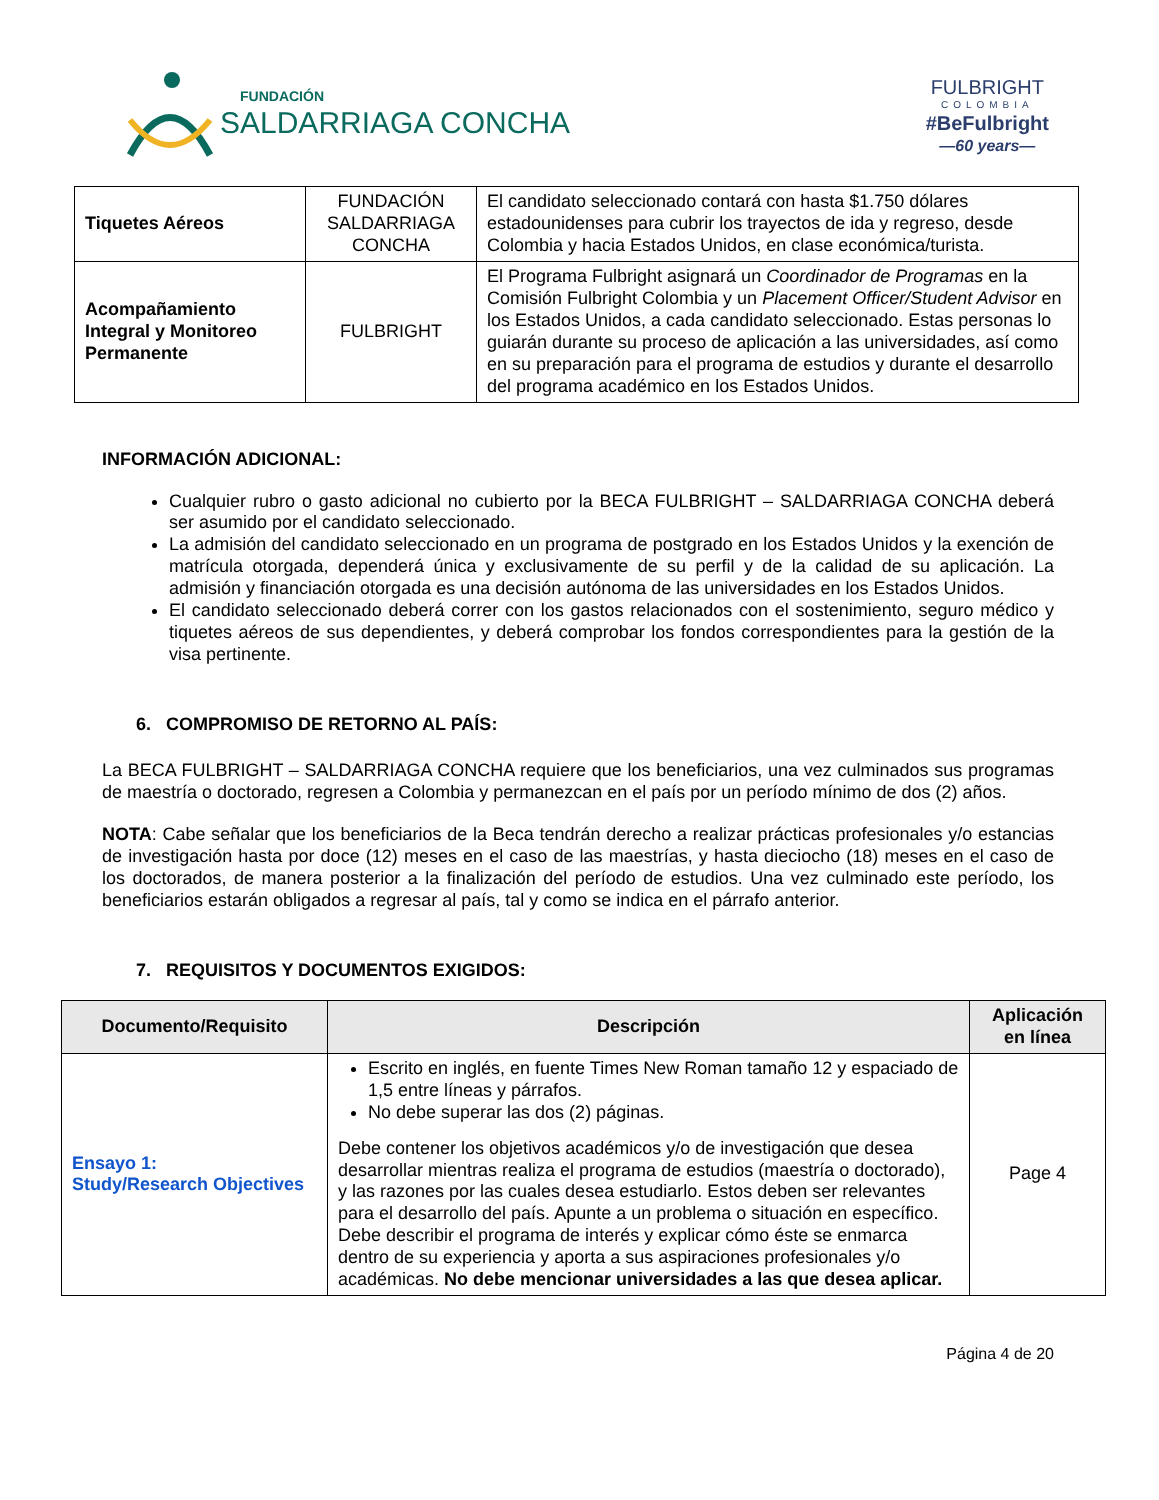FUNDACIÓN
SALDARRIAGA CONCHA
FULBRIGHT
COLOMBIA
#BeFulbright
—60 years—
| Tiquetes Aéreos | FUNDACIÓN SALDARRIAGA CONCHA | El candidato seleccionado contará con hasta $1.750 dólares estadounidenses para cubrir los trayectos de ida y regreso, desde Colombia y hacia Estados Unidos, en clase económica/turista. |
| Acompañamiento Integral y Monitoreo Permanente | FULBRIGHT | El Programa Fulbright asignará un Coordinador de Programas en la Comisión Fulbright Colombia y un Placement Officer/Student Advisor en los Estados Unidos, a cada candidato seleccionado. Estas personas lo guiarán durante su proceso de aplicación a las universidades, así como en su preparación para el programa de estudios y durante el desarrollo del programa académico en los Estados Unidos. |
INFORMACIÓN ADICIONAL:
Cualquier rubro o gasto adicional no cubierto por la BECA FULBRIGHT – SALDARRIAGA CONCHA deberá ser asumido por el candidato seleccionado.
La admisión del candidato seleccionado en un programa de postgrado en los Estados Unidos y la exención de matrícula otorgada, dependerá única y exclusivamente de su perfil y de la calidad de su aplicación. La admisión y financiación otorgada es una decisión autónoma de las universidades en los Estados Unidos.
El candidato seleccionado deberá correr con los gastos relacionados con el sostenimiento, seguro médico y tiquetes aéreos de sus dependientes, y deberá comprobar los fondos correspondientes para la gestión de la visa pertinente.
6. COMPROMISO DE RETORNO AL PAÍS:
La BECA FULBRIGHT – SALDARRIAGA CONCHA requiere que los beneficiarios, una vez culminados sus programas de maestría o doctorado, regresen a Colombia y permanezcan en el país por un período mínimo de dos (2) años.
NOTA: Cabe señalar que los beneficiarios de la Beca tendrán derecho a realizar prácticas profesionales y/o estancias de investigación hasta por doce (12) meses en el caso de las maestrías, y hasta dieciocho (18) meses en el caso de los doctorados, de manera posterior a la finalización del período de estudios. Una vez culminado este período, los beneficiarios estarán obligados a regresar al país, tal y como se indica en el párrafo anterior.
7. REQUISITOS Y DOCUMENTOS EXIGIDOS:
| Documento/Requisito | Descripción | Aplicación en línea |
| --- | --- | --- |
| Ensayo 1: Study/Research Objectives | Escrito en inglés, en fuente Times New Roman tamaño 12 y espaciado de 1,5 entre líneas y párrafos. No debe superar las dos (2) páginas. Debe contener los objetivos académicos y/o de investigación que desea desarrollar mientras realiza el programa de estudios (maestría o doctorado), y las razones por las cuales desea estudiarlo. Estos deben ser relevantes para el desarrollo del país. Apunte a un problema o situación en específico. Debe describir el programa de interés y explicar cómo éste se enmarca dentro de su experiencia y aporta a sus aspiraciones profesionales y/o académicas. No debe mencionar universidades a las que desea aplicar. | Page 4 |
Página 4 de 20